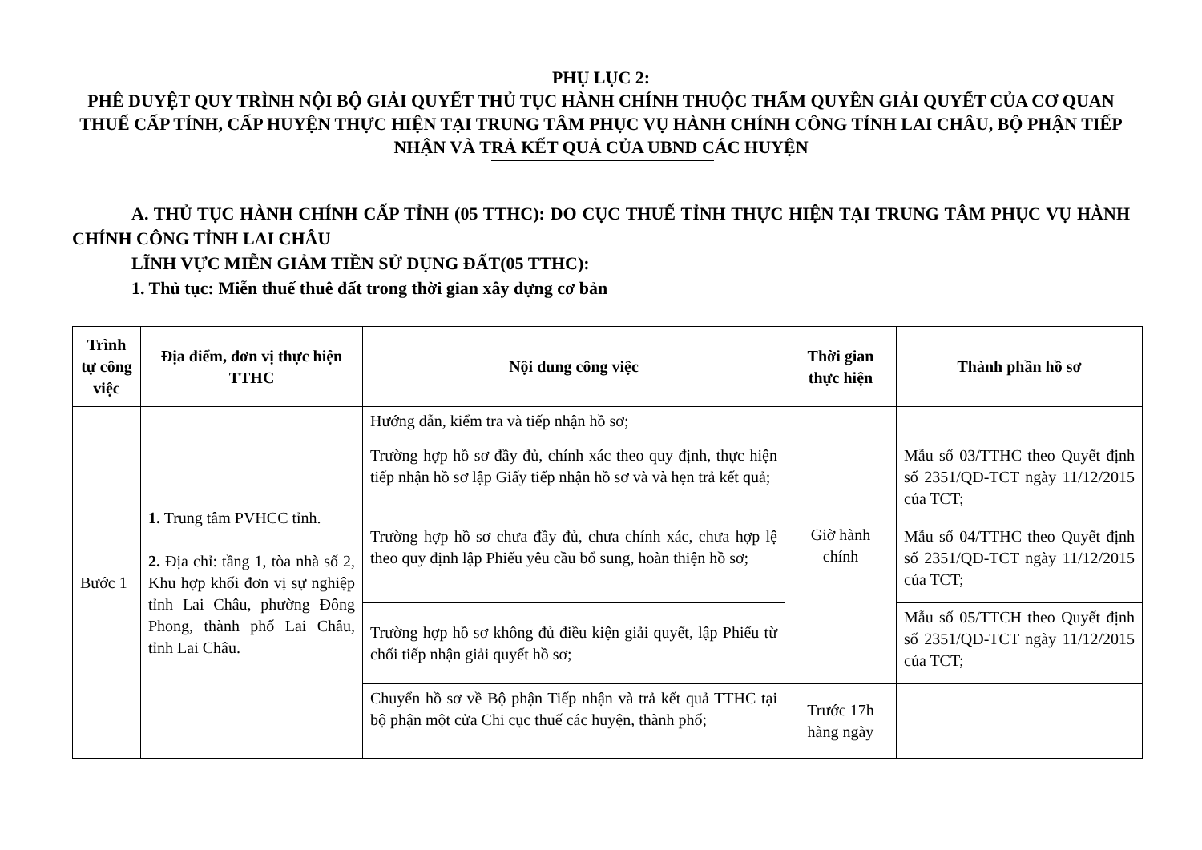PHỤ LỤC 2:
PHÊ DUYỆT QUY TRÌNH NỘI BỘ GIẢI QUYẾT THỦ TỤC HÀNH CHÍNH THUỘC THẨM QUYỀN GIẢI QUYẾT CỦA CƠ QUAN THUẾ CẤP TỈNH, CẤP HUYỆN THỰC HIỆN TẠI TRUNG TÂM PHỤC VỤ HÀNH CHÍNH CÔNG TỈNH LAI CHÂU, BỘ PHẬN TIẾP NHẬN VÀ TRẢ KẾT QUẢ CỦA UBND CÁC HUYỆN
A. THỦ TỤC HÀNH CHÍNH CẤP TỈNH (05 TTHC): DO CỤC THUẾ TỈNH THỰC HIỆN TẠI TRUNG TÂM PHỤC VỤ HÀNH CHÍNH CÔNG TỈNH LAI CHÂU
LĨNH VỰC MIỄN GIẢM TIỀN SỬ DỤNG ĐẤT(05 TTHC):
1. Thủ tục: Miễn thuế thuê đất trong thời gian xây dựng cơ bản
| Trình tự công việc | Địa điểm, đơn vị thực hiện TTHC | Nội dung công việc | Thời gian thực hiện | Thành phần hồ sơ |
| --- | --- | --- | --- | --- |
| Bước 1 | 1. Trung tâm PVHCC tỉnh. 2. Địa chỉ: tầng 1, tòa nhà số 2, Khu hợp khối đơn vị sự nghiệp tỉnh Lai Châu, phường Đông Phong, thành phố Lai Châu, tỉnh Lai Châu. | Hướng dẫn, kiểm tra và tiếp nhận hồ sơ; | Giờ hành chính | |
| | | Trường hợp hồ sơ đầy đủ, chính xác theo quy định, thực hiện tiếp nhận hồ sơ lập Giấy tiếp nhận hồ sơ và và hẹn trả kết quả; | | Mẫu số 03/TTHC theo Quyết định số 2351/QĐ-TCT ngày 11/12/2015 của TCT; |
| | | Trường hợp hồ sơ chưa đầy đủ, chưa chính xác, chưa hợp lệ theo quy định lập Phiếu yêu cầu bổ sung, hoàn thiện hồ sơ; | | Mẫu số 04/TTHC theo Quyết định số 2351/QĐ-TCT ngày 11/12/2015 của TCT; |
| | | Trường hợp hồ sơ không đủ điều kiện giải quyết, lập Phiếu từ chối tiếp nhận giải quyết hồ sơ; | | Mẫu số 05/TTCH theo Quyết định số 2351/QĐ-TCT ngày 11/12/2015 của TCT; |
| | | Chuyển hồ sơ về Bộ phận Tiếp nhận và trả kết quả TTHC tại bộ phận một cửa Chi cục thuế các huyện, thành phố; | Trước 17h hàng ngày | |